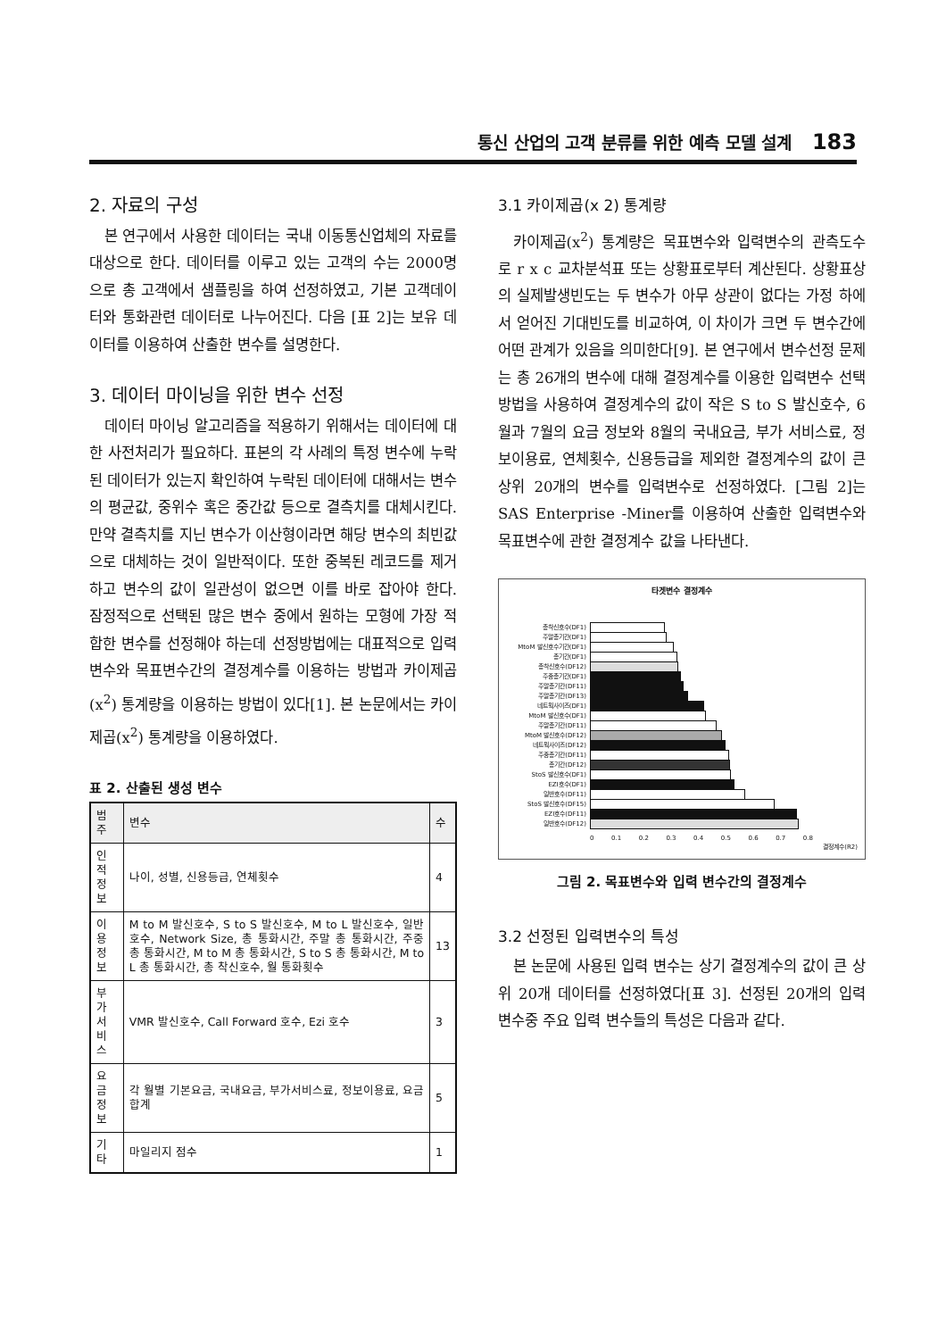통신 산업의 고객 분류를 위한 예측 모델 설계 183
2. 자료의 구성
본 연구에서 사용한 데이터는 국내 이동통신업체의 자료를 대상으로 한다. 데이터를 이루고 있는 고객의 수는 2000명으로 총 고객에서 샘플링을 하여 선정하였고, 기본 고객데이터와 통화관련 데이터로 나누어진다. 다음 [표 2]는 보유 데이터를 이용하여 산출한 변수를 설명한다.
3. 데이터 마이닝을 위한 변수 선정
데이터 마이닝 알고리즘을 적용하기 위해서는 데이터에 대한 사전처리가 필요하다. 표본의 각 사례의 특정 변수에 누락된 데이터가 있는지 확인하여 누락된 데이터에 대해서는 변수의 평균값, 중위수 혹은 중간값 등으로 결측치를 대체시킨다. 만약 결측치를 지닌 변수가 이산형이라면 해당 변수의 최빈값으로 대체하는 것이 일반적이다. 또한 중복된 레코드를 제거하고 변수의 값이 일관성이 없으면 이를 바로 잡아야 한다. 잠정적으로 선택된 많은 변수 중에서 원하는 모형에 가장 적합한 변수를 선정해야 하는데 선정방법에는 대표적으로 입력변수와 목표변수간의 결정계수를 이용하는 방법과 카이제곱(x<sup>2</sup>) 통계량을 이용하는 방법이 있다[1]. 본 논문에서는 카이제곱(x<sup>2</sup>) 통계량을 이용하였다.
표 2. 산출된 생성 변수
| 범주 | 변수 | 수 |
| --- | --- | --- |
| 인적정보 | 나이, 성별, 신용등급, 연체횟수 | 4 |
| 이용정보 | M to M 발신호수, S to S 발신호수, M to L 발신호수, 일반호수, Network Size, 총 통화시간, 주말 총 통화시간, 주중 총 통화시간, M to M 총 통화시간, S to S 총 통화시간, M to L 총 통화시간, 총 착신호수, 월 통화횟수 | 13 |
| 부가서비스 | VMR 발신호수, Call Forward 호수, Ezi 호수 | 3 |
| 요금정보 | 각 월별 기본요금, 국내요금, 부가서비스료, 정보이용료, 요금합계 | 5 |
| 기타 | 마일리지 점수 | 1 |
3.1 카이제곱(x 2) 통계량
카이제곱(x<sup>2</sup>) 통계량은 목표변수와 입력변수의 관측도수로 r x c 교차분석표 또는 상황표로부터 계산된다. 상황표상의 실제발생빈도는 두 변수가 아무 상관이 없다는 가정 하에서 얻어진 기대빈도를 비교하여, 이 차이가 크면 두 변수간에 어떤 관계가 있음을 의미한다[9]. 본 연구에서 변수선정 문제는 총 26개의 변수에 대해 결정계수를 이용한 입력변수 선택 방법을 사용하여 결정계수의 값이 작은 S to S 발신호수, 6월과 7월의 요금 정보와 8월의 국내요금, 부가 서비스료, 정보이용료, 연체횟수, 신용등급을 제외한 결정계수의 값이 큰 상위 20개의 변수를 입력변수로 선정하였다. [그림 2]는 SAS Enterprise -Miner를 이용하여 산출한 입력변수와 목표변수에 관한 결정계수 값을 나타낸다.
타겟변수 결정계수
총착신호수(DF1)
주말총기간(DF1)
MtoM 발신호수기간(DF1)
총기간(DF1)
총착신호수(DF12)
주중총기간(DF1)
주말총기간(DF11)
주말총기간(DF13)
네트웍사이즈(DF1)
MtoM 발신호수(DF1)
주말총기간(DF11)
MtoM 발신호수(DF12)
네트웍사이즈(DF12)
주중총기간(DF11)
총기간(DF12)
StoS 발신호수(DF1)
EZI호수(DF1)
일반호수(DF11)
StoS 발신호수(DF15)
EZI호수(DF11)
일반호수(DF12)
0 0.1 0.2 0.3 0.4 0.5 0.6 0.7 0.8
결정계수(R2)
그림 2. 목표변수와 입력 변수간의 결정계수
3.2 선정된 입력변수의 특성
본 논문에 사용된 입력 변수는 상기 결정계수의 값이 큰 상위 20개 데이터를 선정하였다[표 3]. 선정된 20개의 입력 변수중 주요 입력 변수들의 특성은 다음과 같다.